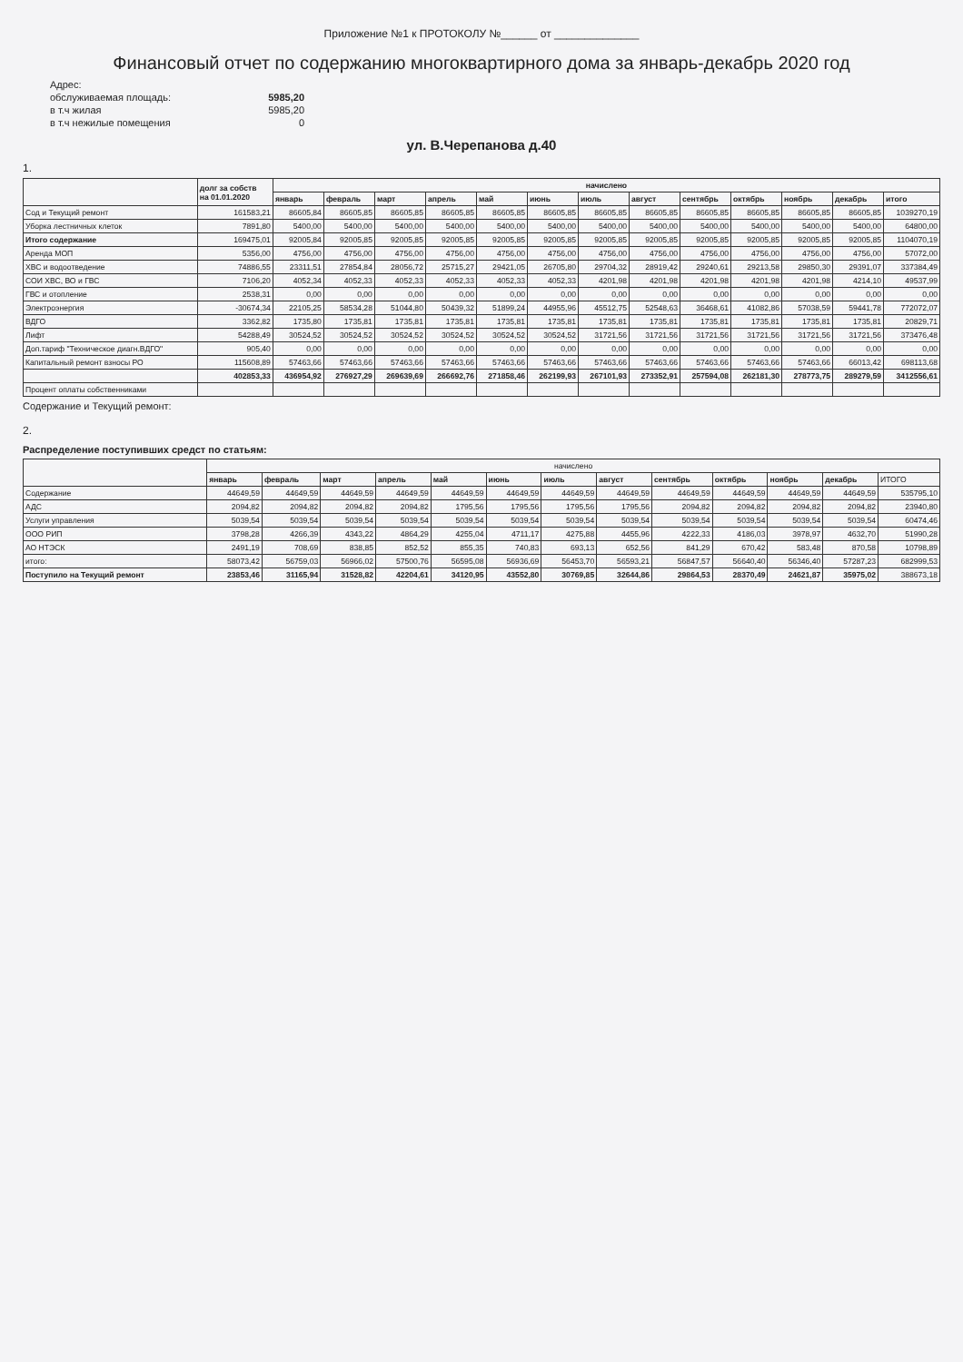Приложение №1 к ПРОТОКОЛУ №______ от ______________
Финансовый отчет по содержанию многоквартирного дома за январь-декабрь 2020 год
Адрес:
обслуживаемая площадь:
5985,20
в т.ч жилая
5985,20
в т.ч нежилые помещения
0
ул. В.Черепанова д.40
1.
| | долг за собств на 01.01.2020 | начислено | | | | | | | | | | | | |
| --- | --- | --- | --- | --- | --- | --- | --- | --- | --- | --- | --- | --- | --- | --- |
| | | январь | февраль | март | апрель | май | июнь | июль | август | сентябрь | октябрь | ноябрь | декабрь | итого |
| Сод и Текущий ремонт | 161583,21 | 86605,84 | 86605,85 | 86605,85 | 86605,85 | 86605,85 | 86605,85 | 86605,85 | 86605,85 | 86605,85 | 86605,85 | 86605,85 | 86605,85 | 1039270,19 |
| Уборка лестничных клеток | 7891,80 | 5400,00 | 5400,00 | 5400,00 | 5400,00 | 5400,00 | 5400,00 | 5400,00 | 5400,00 | 5400,00 | 5400,00 | 5400,00 | 5400,00 | 64800,00 |
| Итого содержание | 169475,01 | 92005,84 | 92005,85 | 92005,85 | 92005,85 | 92005,85 | 92005,85 | 92005,85 | 92005,85 | 92005,85 | 92005,85 | 92005,85 | 92005,85 | 1104070,19 |
| Аренда МОП | 5356,00 | 4756,00 | 4756,00 | 4756,00 | 4756,00 | 4756,00 | 4756,00 | 4756,00 | 4756,00 | 4756,00 | 4756,00 | 4756,00 | 4756,00 | 57072,00 |
| ХВС и водоотведение | 74886,55 | 23311,51 | 27854,84 | 28056,72 | 25715,27 | 29421,05 | 26705,80 | 29704,32 | 28919,42 | 29240,61 | 29213,58 | 29850,30 | 29391,07 | 337384,49 |
| СОИ ХВС, ВО и ГВС | 7106,20 | 4052,34 | 4052,33 | 4052,33 | 4052,33 | 4052,33 | 4052,33 | 4201,98 | 4201,98 | 4201,98 | 4201,98 | 4201,98 | 4214,10 | 49537,99 |
| ГВС и отопление | 2538,31 | 0,00 | 0,00 | 0,00 | 0,00 | 0,00 | 0,00 | 0,00 | 0,00 | 0,00 | 0,00 | 0,00 | 0,00 | 0,00 |
| Электроэнергия | -30674,34 | 22105,25 | 58534,28 | 51044,80 | 50439,32 | 51899,24 | 44955,96 | 45512,75 | 52548,63 | 36468,61 | 41082,86 | 57038,59 | 59441,78 | 772072,07 |
| ВДГО | 3362,82 | 1735,80 | 1735,81 | 1735,81 | 1735,81 | 1735,81 | 1735,81 | 1735,81 | 1735,81 | 1735,81 | 1735,81 | 1735,81 | 1735,81 | 20829,71 |
| Лифт | 54288,49 | 30524,52 | 30524,52 | 30524,52 | 30524,52 | 30524,52 | 30524,52 | 31721,56 | 31721,56 | 31721,56 | 31721,56 | 31721,56 | 31721,56 | 373476,48 |
| Доп.тариф "Техническое диагн.ВДГО" | 905,40 | 0,00 | 0,00 | 0,00 | 0,00 | 0,00 | 0,00 | 0,00 | 0,00 | 0,00 | 0,00 | 0,00 | 0,00 | 0,00 |
| Капитальный ремонт взносы РО | 115608,89 | 57463,66 | 57463,66 | 57463,66 | 57463,66 | 57463,66 | 57463,66 | 57463,66 | 57463,66 | 57463,66 | 57463,66 | 57463,66 | 66013,42 | 698113,68 |
| | 402853,33 | 436954,92 | 276927,29 | 269639,69 | 266692,76 | 271858,46 | 262199,93 | 267101,93 | 273352,91 | 257594,08 | 262181,30 | 278773,75 | 289279,59 | 3412556,61 |
| Процент оплаты собственниками | | | | | | | | | | | | | | |
Содержание и Текущий ремонт:
2.
Распределение поступивших средст по статьям:
| | начислено | | | | | | | | | | | | |
| --- | --- | --- | --- | --- | --- | --- | --- | --- | --- | --- | --- | --- | --- |
| | январь | февраль | март | апрель | май | июнь | июль | август | сентябрь | октябрь | ноябрь | декабрь | ИТОГО |
| Содержание | 44649,59 | 44649,59 | 44649,59 | 44649,59 | 44649,59 | 44649,59 | 44649,59 | 44649,59 | 44649,59 | 44649,59 | 44649,59 | 44649,59 | 535795,10 |
| АДС | 2094,82 | 2094,82 | 2094,82 | 2094,82 | 1795,56 | 1795,56 | 1795,56 | 1795,56 | 2094,82 | 2094,82 | 2094,82 | 2094,82 | 23940,80 |
| Услуги управления | 5039,54 | 5039,54 | 5039,54 | 5039,54 | 5039,54 | 5039,54 | 5039,54 | 5039,54 | 5039,54 | 5039,54 | 5039,54 | 5039,54 | 60474,46 |
| ООО РИП | 3798,28 | 4266,39 | 4343,22 | 4864,29 | 4255,04 | 4711,17 | 4275,88 | 4455,96 | 4222,33 | 4186,03 | 3978,97 | 4632,70 | 51990,28 |
| АО НТЭСК | 2491,19 | 708,69 | 838,85 | 852,52 | 855,35 | 740,83 | 693,13 | 652,56 | 841,29 | 670,42 | 583,48 | 870,58 | 10798,89 |
| итого: | 58073,42 | 56759,03 | 56966,02 | 57500,76 | 56595,08 | 56936,69 | 56453,70 | 56593,21 | 56847,57 | 56640,40 | 56346,40 | 57287,23 | 682999,53 |
| Поступило на Текущий ремонт | 23853,46 | 31165,94 | 31528,82 | 42204,61 | 34120,95 | 43552,80 | 30769,85 | 32644,86 | 29864,53 | 28370,49 | 24621,87 | 35975,02 | 388673,18 |